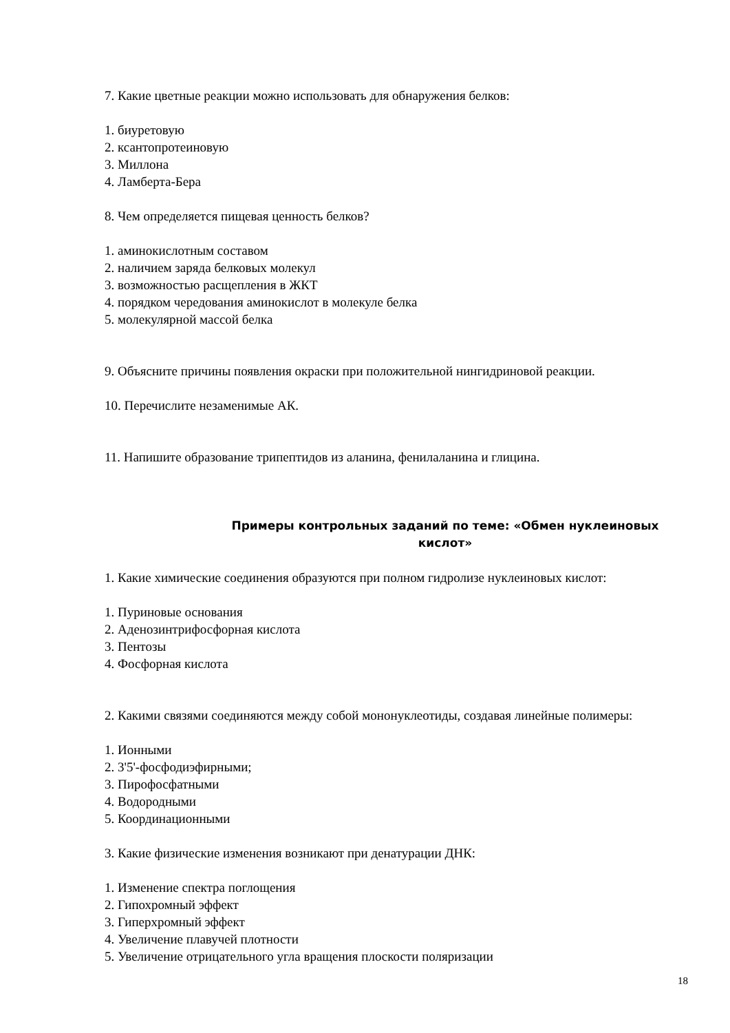7. Какие цветные реакции можно использовать для обнаружения белков:
1. биуретовую
2. ксантопротеиновую
3. Миллона
4. Ламберта-Бера
8. Чем определяется пищевая ценность белков?
1. аминокислотным составом
2. наличием заряда белковых молекул
3. возможностью расщепления в ЖКТ
4. порядком чередования аминокислот в молекуле белка
5. молекулярной массой белка
9. Объясните причины появления окраски при положительной нингидриновой реакции.
10. Перечислите незаменимые АК.
11. Напишите образование трипептидов из аланина, фенилаланина и глицина.
Примеры контрольных заданий по теме: «Обмен нуклеиновых кислот»
1. Какие химические соединения образуются при полном гидролизе нуклеиновых кислот:
1. Пуриновые основания
2. Аденозинтрифосфорная кислота
3. Пентозы
4. Фосфорная кислота
2. Какими связями соединяются между собой мононуклеотиды, создавая линейные полимеры:
1. Ионными
2. 3'5'-фосфодиэфирными;
3. Пирофосфатными
4. Водородными
5. Координационными
3. Какие физические изменения возникают при денатурации ДНК:
1. Изменение спектра поглощения
2. Гипохромный эффект
3. Гиперхромный эффект
4. Увеличение плавучей плотности
5. Увеличение отрицательного угла вращения плоскости поляризации
18